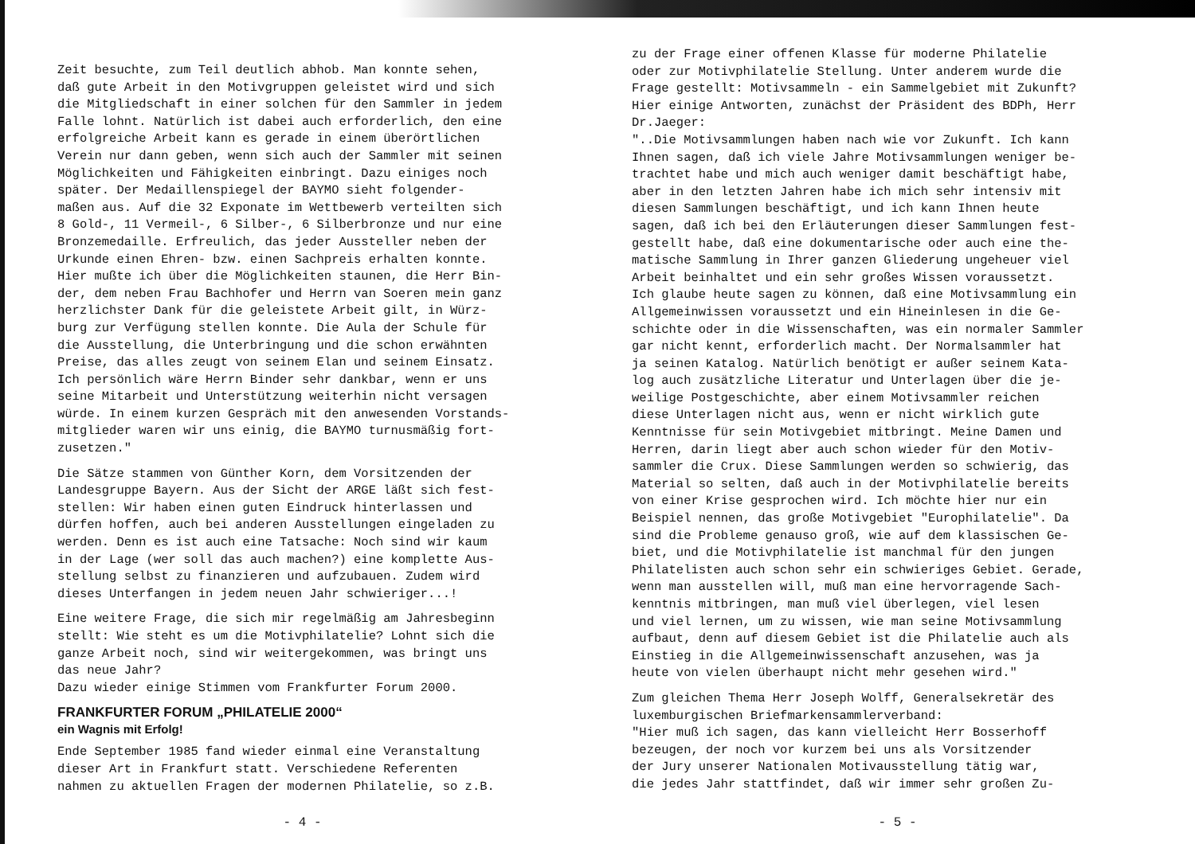Zeit besuchte, zum Teil deutlich abhob. Man konnte sehen, daß gute Arbeit in den Motivgruppen geleistet wird und sich die Mitgliedschaft in einer solchen für den Sammler in jedem Falle lohnt. Natürlich ist dabei auch erforderlich, den eine erfolgreiche Arbeit kann es gerade in einem überörtlichen Verein nur dann geben, wenn sich auch der Sammler mit seinen Möglichkeiten und Fähigkeiten einbringt. Dazu einiges noch später. Der Medaillenspiegel der BAYMO sieht folgender- maßen aus. Auf die 32 Exponate im Wettbewerb verteilten sich 8 Gold-, 11 Vermeil-, 6 Silber-, 6 Silberbronze und nur eine Bronzemedaille. Erfreulich, das jeder Aussteller neben der Urkunde einen Ehren- bzw. einen Sachpreis erhalten konnte. Hier mußte ich über die Möglichkeiten staunen, die Herr Bin- der, dem neben Frau Bachhofer und Herrn van Soeren mein ganz herzlichster Dank für die geleistete Arbeit gilt, in Würz- burg zur Verfügung stellen konnte. Die Aula der Schule für die Ausstellung, die Unterbringung und die schon erwähnten Preise, das alles zeugt von seinem Elan und seinem Einsatz. Ich persönlich wäre Herrn Binder sehr dankbar, wenn er uns seine Mitarbeit und Unterstützung weiterhin nicht versagen würde. In einem kurzen Gespräch mit den anwesenden Vorstands- mitglieder waren wir uns einig, die BAYMO turnusmäßig fort- zusetzen."
Die Sätze stammen von Günther Korn, dem Vorsitzenden der Landesgruppe Bayern. Aus der Sicht der ARGE läßt sich fest- stellen: Wir haben einen guten Eindruck hinterlassen und dürfen hoffen, auch bei anderen Ausstellungen eingeladen zu werden. Denn es ist auch eine Tatsache: Noch sind wir kaum in der Lage (wer soll das auch machen?) eine komplette Aus- stellung selbst zu finanzieren und aufzubauen. Zudem wird dieses Unterfangen in jedem neuen Jahr schwieriger...!
Eine weitere Frage, die sich mir regelmäßig am Jahresbeginn stellt: Wie steht es um die Motivphilatelie? Lohnt sich die ganze Arbeit noch, sind wir weitergekommen, was bringt uns das neue Jahr? Dazu wieder einige Stimmen vom Frankfurter Forum 2000.
FRANKFURTER FORUM „PHILATELIE 2000“
ein Wagnis mit Erfolg!
Ende September 1985 fand wieder einmal eine Veranstaltung dieser Art in Frankfurt statt. Verschiedene Referenten nahmen zu aktuellen Fragen der modernen Philatelie, so z.B.
- 4 -
zu der Frage einer offenen Klasse für moderne Philatelie oder zur Motivphilatelie Stellung. Unter anderem wurde die Frage gestellt: Motivsammeln - ein Sammelgebiet mit Zukunft? Hier einige Antworten, zunächst der Präsident des BDPh, Herr Dr.Jaeger: "..Die Motivsammlungen haben nach wie vor Zukunft. Ich kann Ihnen sagen, daß ich viele Jahre Motivsammlungen weniger be- trachtet habe und mich auch weniger damit beschäftigt habe, aber in den letzten Jahren habe ich mich sehr intensiv mit diesen Sammlungen beschäftigt, und ich kann Ihnen heute sagen, daß ich bei den Erläuterungen dieser Sammlungen fest- gestellt habe, daß eine dokumentarische oder auch eine the- matische Sammlung in Ihrer ganzen Gliederung ungeheuer viel Arbeit beinhaltet und ein sehr großes Wissen voraussetzt. Ich glaube heute sagen zu können, daß eine Motivsammlung ein Allgemeinwissen voraussetzt und ein Hineinlesen in die Ge- schichte oder in die Wissenschaften, was ein normaler Sammler gar nicht kennt, erforderlich macht. Der Normalsammler hat ja seinen Katalog. Natürlich benötigt er außer seinem Kata- log auch zusätzliche Literatur und Unterlagen über die je- weilige Postgeschichte, aber einem Motivsammler reichen diese Unterlagen nicht aus, wenn er nicht wirklich gute Kenntnisse für sein Motivgebiet mitbringt. Meine Damen und Herren, darin liegt aber auch schon wieder für den Motiv- sammler die Crux. Diese Sammlungen werden so schwierig, das Material so selten, daß auch in der Motivphilatelie bereits von einer Krise gesprochen wird. Ich möchte hier nur ein Beispiel nennen, das große Motivgebiet "Europhilatelie". Da sind die Probleme genauso groß, wie auf dem klassischen Ge- biet, und die Motivphilatelie ist manchmal für den jungen Philatelisten auch schon sehr ein schwieriges Gebiet. Gerade, wenn man ausstellen will, muß man eine hervorragende Sach- kenntnis mitbringen, man muß viel überlegen, viel lesen und viel lernen, um zu wissen, wie man seine Motivsammlung aufbaut, denn auf diesem Gebiet ist die Philatelie auch als Einstieg in die Allgemeinwissenschaft anzusehen, was ja heute von vielen überhaupt nicht mehr gesehen wird."
Zum gleichen Thema Herr Joseph Wolff, Generalsekretär des luxemburgischen Briefmarkensammlerverband: "Hier muß ich sagen, das kann vielleicht Herr Bosserhoff bezeugen, der noch vor kurzem bei uns als Vorsitzender der Jury unserer Nationalen Motivausstellung tätig war, die jedes Jahr stattfindet, daß wir immer sehr großen Zu-
- 5 -